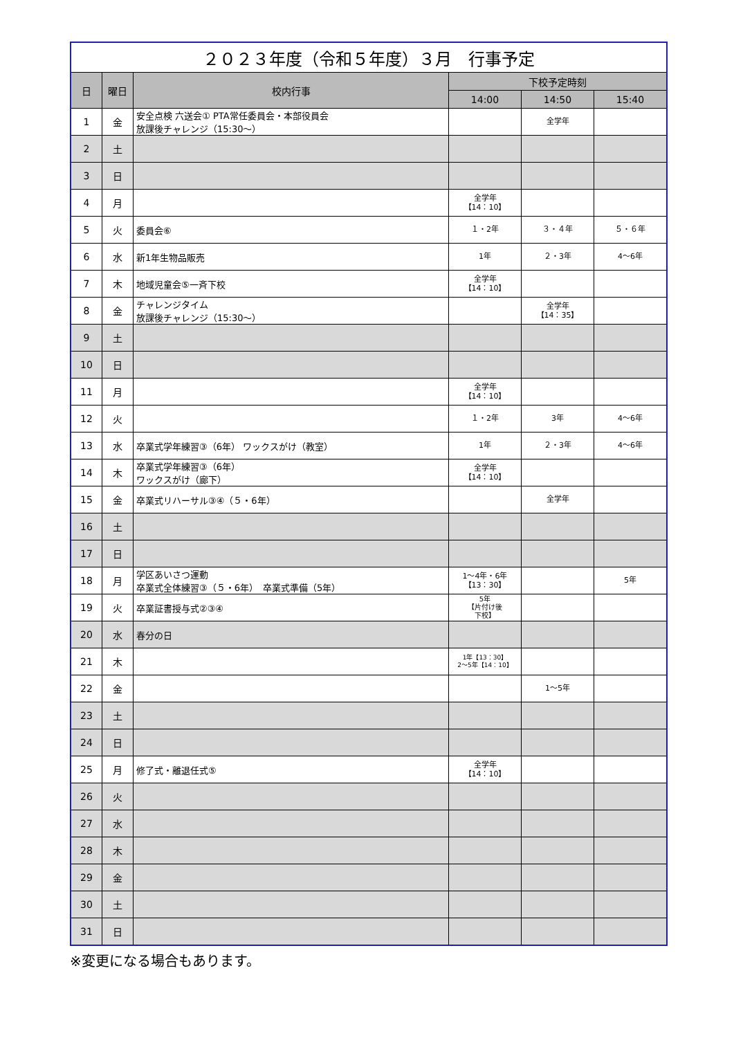| ２０２３年度（令和５年度）３月 行事予定 | | | | | |
| 日 | 曜日 | 校内行事 | 下校予定時刻 | | |
| | | | 14:00 | 14:50 | 15:40 |
| 1 | 金 | 安全点検 六送会① PTA常任委員会・本部役員会 放課後チャレンジ（15:30～） | | 全学年 | |
| 2 | 土 | | | | |
| 3 | 日 | | | | |
| 4 | 月 | | 全学年 【14：10】 | | |
| 5 | 火 | 委員会⑥ | １・2年 | ３・４年 | ５・６年 |
| 6 | 水 | 新1年生物品販売 | 1年 | ２・3年 | 4～6年 |
| 7 | 木 | 地域児童会⑤一斉下校 | 全学年 【14：10】 | | |
| 8 | 金 | チャレンジタイム 放課後チャレンジ（15:30～） | | 全学年 【14：35】 | |
| 9 | 土 | | | | |
| 10 | 日 | | | | |
| 11 | 月 | | 全学年 【14：10】 | | |
| 12 | 火 | | １・2年 | 3年 | 4～6年 |
| 13 | 水 | 卒業式学年練習③（6年） ワックスがけ（教室） | 1年 | ２・3年 | 4～6年 |
| 14 | 木 | 卒業式学年練習③（6年） ワックスがけ（廊下） | 全学年 【14：10】 | | |
| 15 | 金 | 卒業式リハーサル③④（５・6年） | | 全学年 | |
| 16 | 土 | | | | |
| 17 | 日 | | | | |
| 18 | 月 | 学区あいさつ運動 卒業式全体練習③（５・6年） 卒業式準備（5年） | 1～4年・6年 【13：30】 | | 5年 |
| 19 | 火 | 卒業証書授与式②③④ | 5年 【片付け後 下校】 | | |
| 20 | 水 | 春分の日 | | | |
| 21 | 木 | | 1年【13：30】 2～5年【14：10】 | | |
| 22 | 金 | | | 1～5年 | |
| 23 | 土 | | | | |
| 24 | 日 | | | | |
| 25 | 月 | 修了式・離退任式⑤ | 全学年 【14：10】 | | |
| 26 | 火 | | | | |
| 27 | 水 | | | | |
| 28 | 木 | | | | |
| 29 | 金 | | | | |
| 30 | 土 | | | | |
| 31 | 日 | | | | |
※変更になる場合もあります。